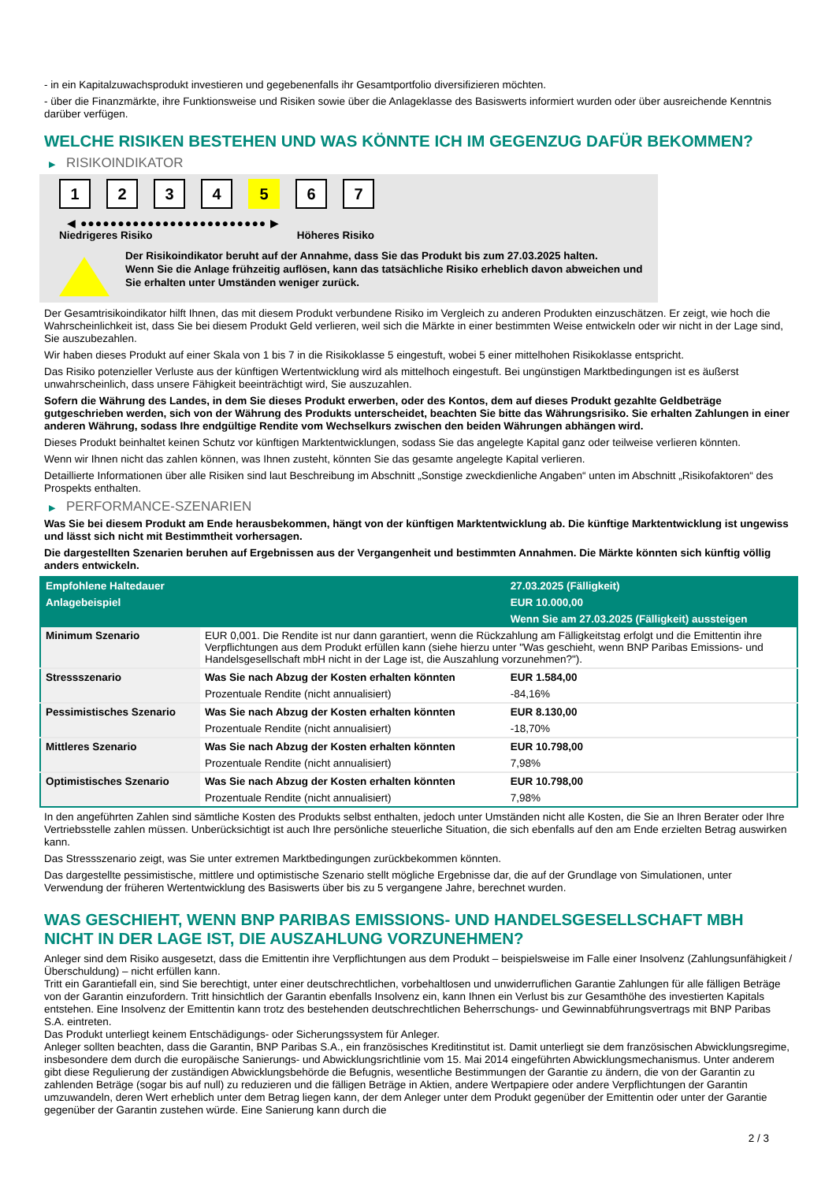- in ein Kapitalzuwachsprodukt investieren und gegebenenfalls ihr Gesamtportfolio diversifizieren möchten.
- über die Finanzmärkte, ihre Funktionsweise und Risiken sowie über die Anlageklasse des Basiswerts informiert wurden oder über ausreichende Kenntnis darüber verfügen.
WELCHE RISIKEN BESTEHEN UND WAS KÖNNTE ICH IM GEGENZUG DAFÜR BEKOMMEN?
▶ RISIKOINDIKATOR
1 2 3 4 5 6 7
◀ ●●●●●●●●●●●●●●●●●●●●●●●●● ▶
Niedrigeres Risiko Höheres Risiko
Der Risikoindikator beruht auf der Annahme, dass Sie das Produkt bis zum 27.03.2025 halten.
Wenn Sie die Anlage frühzeitig auflösen, kann das tatsächliche Risiko erheblich davon abweichen und Sie erhalten unter Umständen weniger zurück.
Der Gesamtrisikoindikator hilft Ihnen, das mit diesem Produkt verbundene Risiko im Vergleich zu anderen Produkten einzuschätzen. Er zeigt, wie hoch die Wahrscheinlichkeit ist, dass Sie bei diesem Produkt Geld verlieren, weil sich die Märkte in einer bestimmten Weise entwickeln oder wir nicht in der Lage sind, Sie auszubezahlen.
Wir haben dieses Produkt auf einer Skala von 1 bis 7 in die Risikoklasse 5 eingestuft, wobei 5 einer mittelhohen Risikoklasse entspricht.
Das Risiko potenzieller Verluste aus der künftigen Wertentwicklung wird als mittelhoch eingestuft. Bei ungünstigen Marktbedingungen ist es äußerst unwahrscheinlich, dass unsere Fähigkeit beeinträchtigt wird, Sie auszuzahlen.
Sofern die Währung des Landes, in dem Sie dieses Produkt erwerben, oder des Kontos, dem auf dieses Produkt gezahlte Geldbeträge gutgeschrieben werden, sich von der Währung des Produkts unterscheidet, beachten Sie bitte das Währungsrisiko. Sie erhalten Zahlungen in einer anderen Währung, sodass Ihre endgültige Rendite vom Wechselkurs zwischen den beiden Währungen abhängen wird.
Dieses Produkt beinhaltet keinen Schutz vor künftigen Marktentwicklungen, sodass Sie das angelegte Kapital ganz oder teilweise verlieren könnten.
Wenn wir Ihnen nicht das zahlen können, was Ihnen zusteht, könnten Sie das gesamte angelegte Kapital verlieren.
Detaillierte Informationen über alle Risiken sind laut Beschreibung im Abschnitt „Sonstige zweckdienliche Angaben“ unten im Abschnitt „Risikofaktoren“ des Prospekts enthalten.
▶ PERFORMANCE-SZENARIEN
Was Sie bei diesem Produkt am Ende herausbekommen, hängt von der künftigen Marktentwicklung ab. Die künftige Marktentwicklung ist ungewiss und lässt sich nicht mit Bestimmtheit vorhersagen.
Die dargestellten Szenarien beruhen auf Ergebnissen aus der Vergangenheit und bestimmten Annahmen. Die Märkte könnten sich künftig völlig anders entwickeln.
| Empfohlene Haltedauer | | 27.03.2025 (Fälligkeit) |
| --- | --- | --- |
| Anlagebeispiel | | EUR 10.000,00 |
| | | Wenn Sie am 27.03.2025 (Fälligkeit) aussteigen |
| Minimum Szenario | EUR 0,001. Die Rendite ist nur dann garantiert, wenn die Rückzahlung am Fälligkeitstag erfolgt und die Emittentin ihre Verpflichtungen aus dem Produkt erfüllen kann (siehe hierzu unter "Was geschieht, wenn BNP Paribas Emissions- und Handelsgesellschaft mbH nicht in der Lage ist, die Auszahlung vorzunehmen?"). | |
| Stressszenario | Was Sie nach Abzug der Kosten erhalten könnten | EUR 1.584,00 |
| | Prozentuale Rendite (nicht annualisiert) | -84,16% |
| Pessimistisches Szenario | Was Sie nach Abzug der Kosten erhalten könnten | EUR 8.130,00 |
| | Prozentuale Rendite (nicht annualisiert) | -18,70% |
| Mittleres Szenario | Was Sie nach Abzug der Kosten erhalten könnten | EUR 10.798,00 |
| | Prozentuale Rendite (nicht annualisiert) | 7,98% |
| Optimistisches Szenario | Was Sie nach Abzug der Kosten erhalten könnten | EUR 10.798,00 |
| | Prozentuale Rendite (nicht annualisiert) | 7,98% |
In den angeführten Zahlen sind sämtliche Kosten des Produkts selbst enthalten, jedoch unter Umständen nicht alle Kosten, die Sie an Ihren Berater oder Ihre Vertriebsstelle zahlen müssen. Unberücksichtigt ist auch Ihre persönliche steuerliche Situation, die sich ebenfalls auf den am Ende erzielten Betrag auswirken kann.
Das Stressszenario zeigt, was Sie unter extremen Marktbedingungen zurückbekommen könnten.
Das dargestellte pessimistische, mittlere und optimistische Szenario stellt mögliche Ergebnisse dar, die auf der Grundlage von Simulationen, unter Verwendung der früheren Wertentwicklung des Basiswerts über bis zu 5 vergangene Jahre, berechnet wurden.
WAS GESCHIEHT, WENN BNP PARIBAS EMISSIONS- UND HANDELSGESELLSCHAFT MBH NICHT IN DER LAGE IST, DIE AUSZAHLUNG VORZUNEHMEN?
Anleger sind dem Risiko ausgesetzt, dass die Emittentin ihre Verpflichtungen aus dem Produkt – beispielsweise im Falle einer Insolvenz (Zahlungsunfähigkeit / Überschuldung) – nicht erfüllen kann.
Tritt ein Garantiefall ein, sind Sie berechtigt, unter einer deutschrechtlichen, vorbehaltlosen und unwiderruflichen Garantie Zahlungen für alle fälligen Beträge von der Garantin einzufordern. Tritt hinsichtlich der Garantin ebenfalls Insolvenz ein, kann Ihnen ein Verlust bis zur Gesamthöhe des investierten Kapitals entstehen. Eine Insolvenz der Emittentin kann trotz des bestehenden deutschrechtlichen Beherrschungs- und Gewinnabführungsvertrags mit BNP Paribas S.A. eintreten.
Das Produkt unterliegt keinem Entschädigungs- oder Sicherungssystem für Anleger.
Anleger sollten beachten, dass die Garantin, BNP Paribas S.A., ein französisches Kreditinstitut ist. Damit unterliegt sie dem französischen Abwicklungsregime, insbesondere dem durch die europäische Sanierungs- und Abwicklungsrichtlinie vom 15. Mai 2014 eingeführten Abwicklungsmechanismus. Unter anderem gibt diese Regulierung der zuständigen Abwicklungsbehörde die Befugnis, wesentliche Bestimmungen der Garantie zu ändern, die von der Garantin zu zahlenden Beträge (sogar bis auf null) zu reduzieren und die fälligen Beträge in Aktien, andere Wertpapiere oder andere Verpflichtungen der Garantin umzuwandeln, deren Wert erheblich unter dem Betrag liegen kann, der dem Anleger unter dem Produkt gegenüber der Emittentin oder unter der Garantie gegenüber der Garantin zustehen würde. Eine Sanierung kann durch die
2 / 3